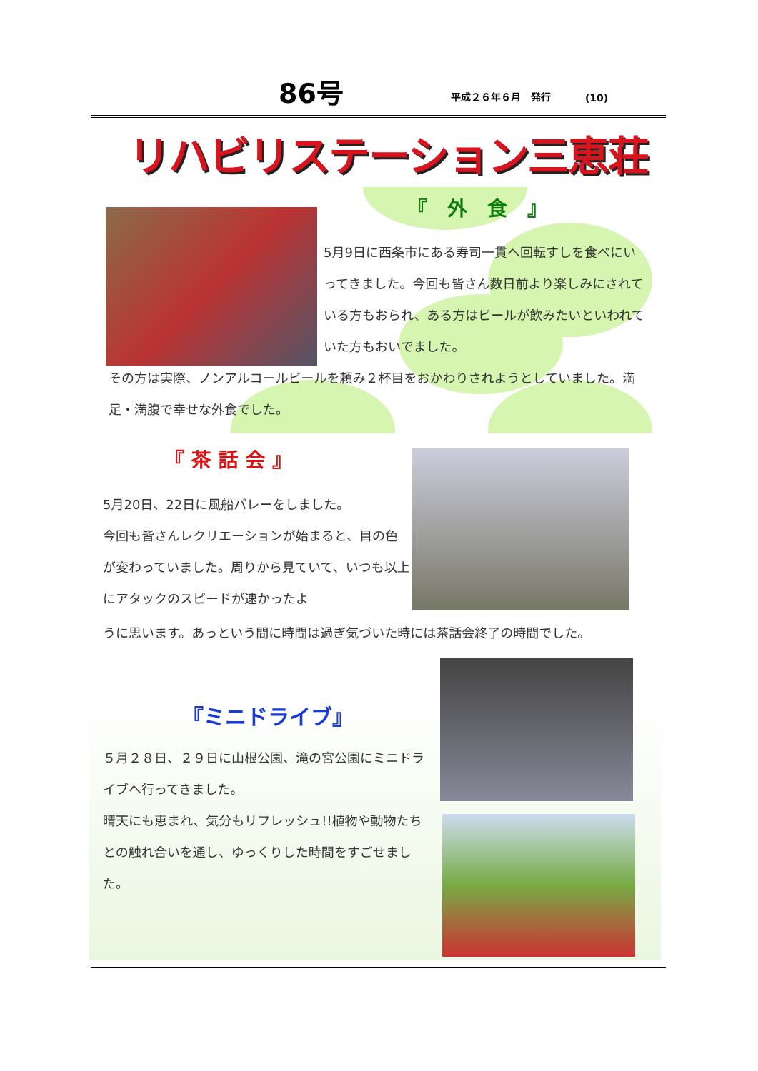86号 平成２６年６月　発行 (10)
リハビリステーション三恵荘
『　外　食　』
5月9日に西条市にある寿司一貫へ回転すしを食べにいってきました。今回も皆さん数日前より楽しみにされている方もおられ、ある方はビールが飲みたいといわれていた方もおいでました。
その方は実際、ノンアルコールビールを頼み２杯目をおかわりされようとしていました。満足・満腹で幸せな外食でした。
『 茶 話 会 』
5月20日、22日に風船バレーをしました。
今回も皆さんレクリエーションが始まると、目の色が変わっていました。周りから見ていて、いつも以上にアタックのスピードが速かったよ
うに思います。あっという間に時間は過ぎ気づいた時には茶話会終了の時間でした。
『ミニドライブ』
５月２８日、２９日に山根公園、滝の宮公園にミニドライブへ行ってきました。
晴天にも恵まれ、気分もリフレッシュ!!植物や動物たちとの触れ合いを通し、ゆっくりした時間をすごせました。